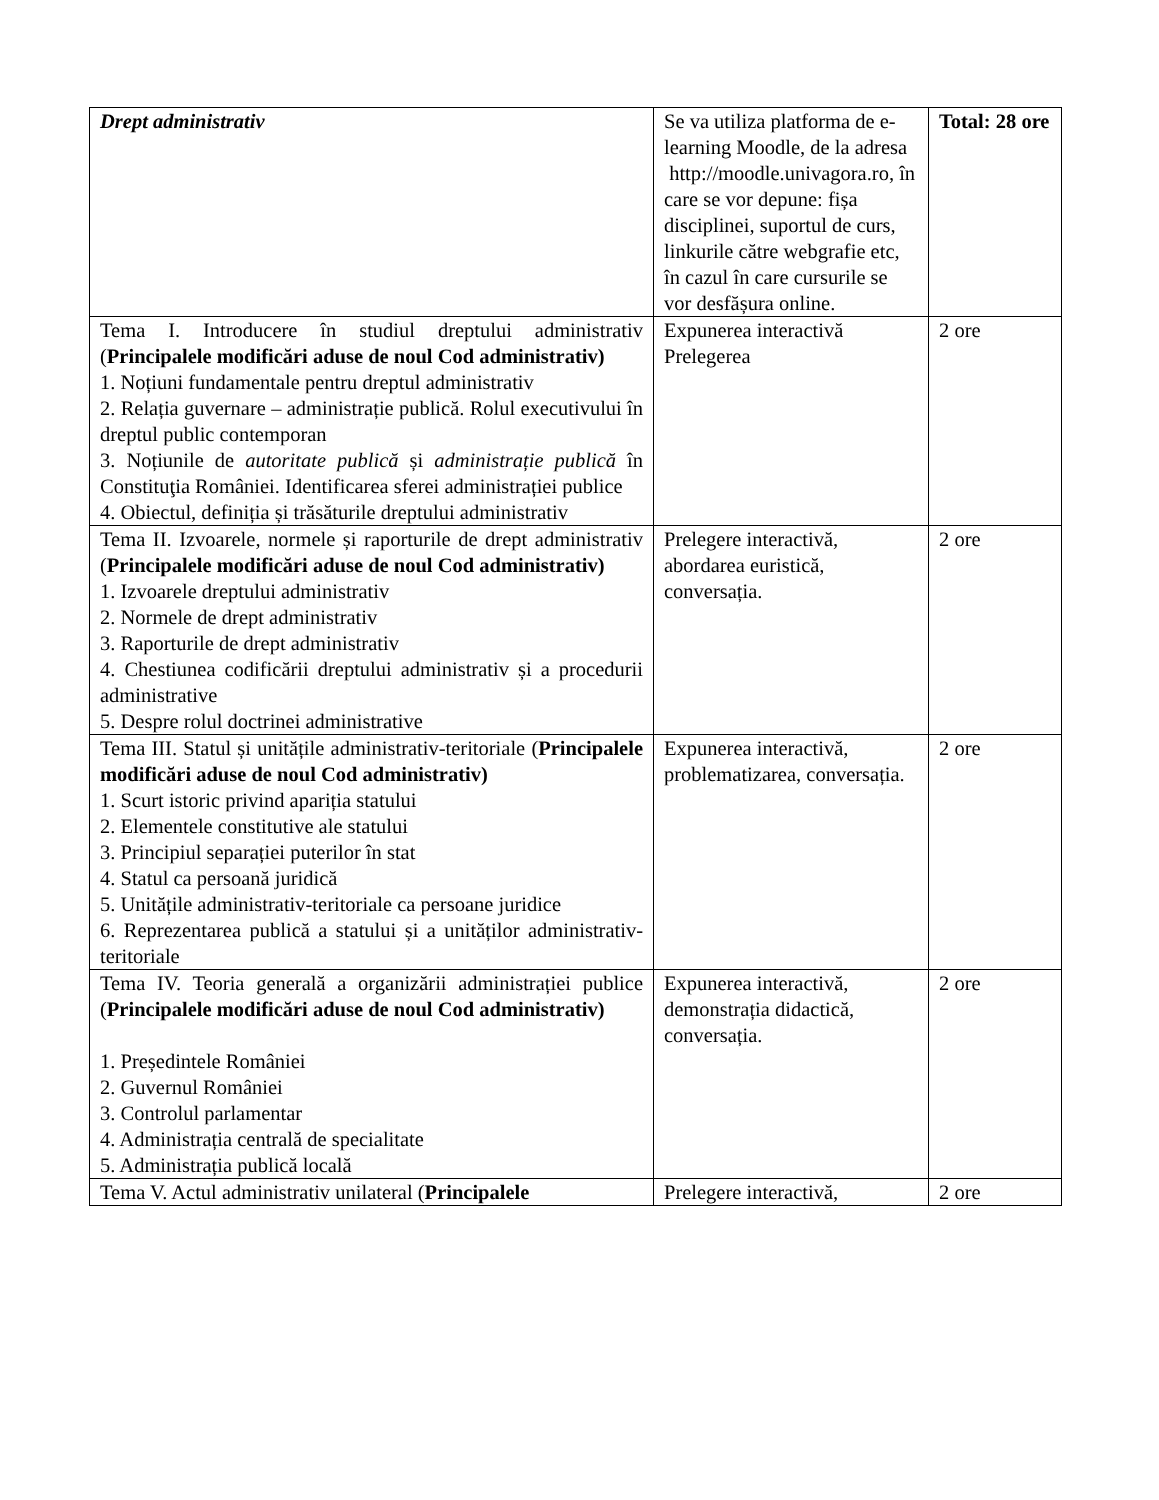| Drept administrativ | Se va utiliza platforma de e-learning Moodle, de la adresa http://moodle.univagora.ro, în care se vor depune: fișa disciplinei, suportul de curs, linkurile către webgrafie etc, în cazul în care cursurile se vor desfășura online. | Total: 28 ore |
| Tema I. Introducere în studiul dreptului administrativ ( Principalele modificări aduse de noul Cod administrativ) 1. Noțiuni fundamentale pentru dreptul administrativ 2. Relația guvernare – administrație publică. Rolul executivului în dreptul public contemporan 3. Noțiunile de autoritate publică și administrație publică în Constituţia României. Identificarea sferei administrației publice 4. Obiectul, definiția și trăsăturile dreptului administrativ | Expunerea interactivă Prelegerea | 2 ore |
| Tema II. Izvoarele, normele și raporturile de drept administrativ ( Principalele modificări aduse de noul Cod administrativ) 1. Izvoarele dreptului administrativ 2. Normele de drept administrativ 3. Raporturile de drept administrativ 4. Chestiunea codificării dreptului administrativ și a procedurii administrative 5. Despre rolul doctrinei administrative | Prelegere interactivă, abordarea euristică, conversația. | 2 ore |
| Tema III. Statul și unitățile administrativ-teritoriale ( Principalele modificări aduse de noul Cod administrativ) 1. Scurt istoric privind apariția statului 2. Elementele constitutive ale statului 3. Principiul separației puterilor în stat 4. Statul ca persoană juridică 5. Unitățile administrativ-teritoriale ca persoane juridice 6. Reprezentarea publică a statului și a unităților administrativ-teritoriale | Expunerea interactivă, problematizarea, conversația. | 2 ore |
| Tema IV. Teoria generală a organizării administrației publice ( Principalele modificări aduse de noul Cod administrativ) 1. Președintele României 2. Guvernul României 3. Controlul parlamentar 4. Administrația centrală de specialitate 5. Administrația publică locală | Expunerea interactivă, demonstrația didactică, conversația. | 2 ore |
| Tema V. Actul administrativ unilateral ( Principalele | Prelegere interactivă, | 2 ore |